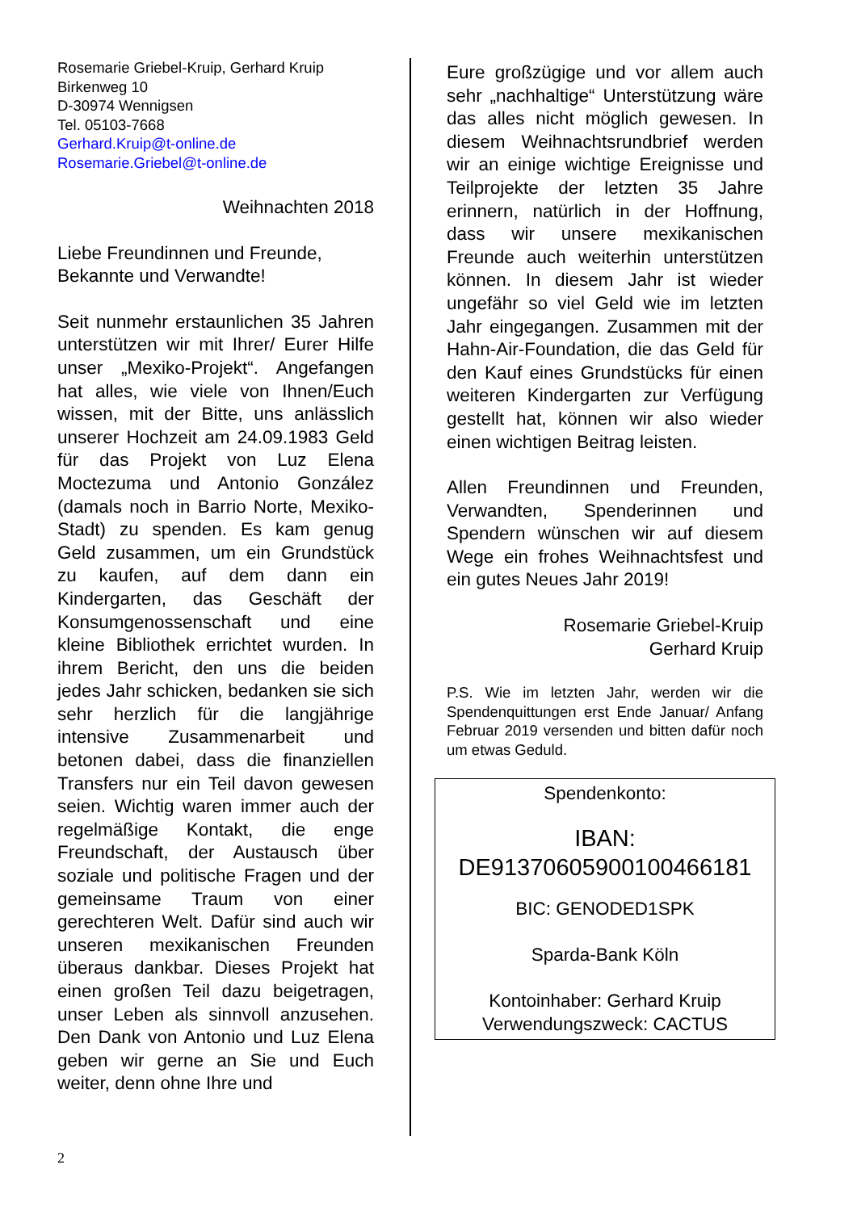Rosemarie Griebel-Kruip, Gerhard Kruip
Birkenweg 10
D-30974 Wennigsen
Tel. 05103-7668
Gerhard.Kruip@t-online.de
Rosemarie.Griebel@t-online.de
Weihnachten 2018
Liebe Freundinnen und Freunde,
Bekannte und Verwandte!
Seit nunmehr erstaunlichen 35 Jahren unterstützen wir mit Ihrer/ Eurer Hilfe unser „Mexiko-Projekt“. Angefangen hat alles, wie viele von Ihnen/Euch wissen, mit der Bitte, uns anlässlich unserer Hochzeit am 24.09.1983 Geld für das Projekt von Luz Elena Moctezuma und Antonio González (damals noch in Barrio Norte, Mexiko-Stadt) zu spenden. Es kam genug Geld zusammen, um ein Grundstück zu kaufen, auf dem dann ein Kindergarten, das Geschäft der Konsumgenossenschaft und eine kleine Bibliothek errichtet wurden. In ihrem Bericht, den uns die beiden jedes Jahr schicken, bedanken sie sich sehr herzlich für die langjährige intensive Zusammenarbeit und betonen dabei, dass die finanziellen Transfers nur ein Teil davon gewesen seien. Wichtig waren immer auch der regelmäßige Kontakt, die enge Freundschaft, der Austausch über soziale und politische Fragen und der gemeinsame Traum von einer gerechteren Welt. Dafür sind auch wir unseren mexikanischen Freunden überaus dankbar. Dieses Projekt hat einen großen Teil dazu beigetragen, unser Leben als sinnvoll anzusehen. Den Dank von Antonio und Luz Elena geben wir gerne an Sie und Euch weiter, denn ohne Ihre und
Eure großzügige und vor allem auch sehr „nachhaltige“ Unterstützung wäre das alles nicht möglich gewesen. In diesem Weihnachtsrundbrief werden wir an einige wichtige Ereignisse und Teilprojekte der letzten 35 Jahre erinnern, natürlich in der Hoffnung, dass wir unsere mexikanischen Freunde auch weiterhin unterstützen können. In diesem Jahr ist wieder ungefähr so viel Geld wie im letzten Jahr eingegangen. Zusammen mit der Hahn-Air-Foundation, die das Geld für den Kauf eines Grundstücks für einen weiteren Kindergarten zur Verfügung gestellt hat, können wir also wieder einen wichtigen Beitrag leisten.
Allen Freundinnen und Freunden, Verwandten, Spenderinnen und Spendern wünschen wir auf diesem Wege ein frohes Weihnachtsfest und ein gutes Neues Jahr 2019!
Rosemarie Griebel-Kruip
Gerhard Kruip
P.S. Wie im letzten Jahr, werden wir die Spendenquittungen erst Ende Januar/ Anfang Februar 2019 versenden und bitten dafür noch um etwas Geduld.
Spendenkonto:
IBAN:
DE91370605900100466181
BIC: GENODED1SPK
Sparda-Bank Köln
Kontoinhaber: Gerhard Kruip
Verwendungszweck: CACTUS
2